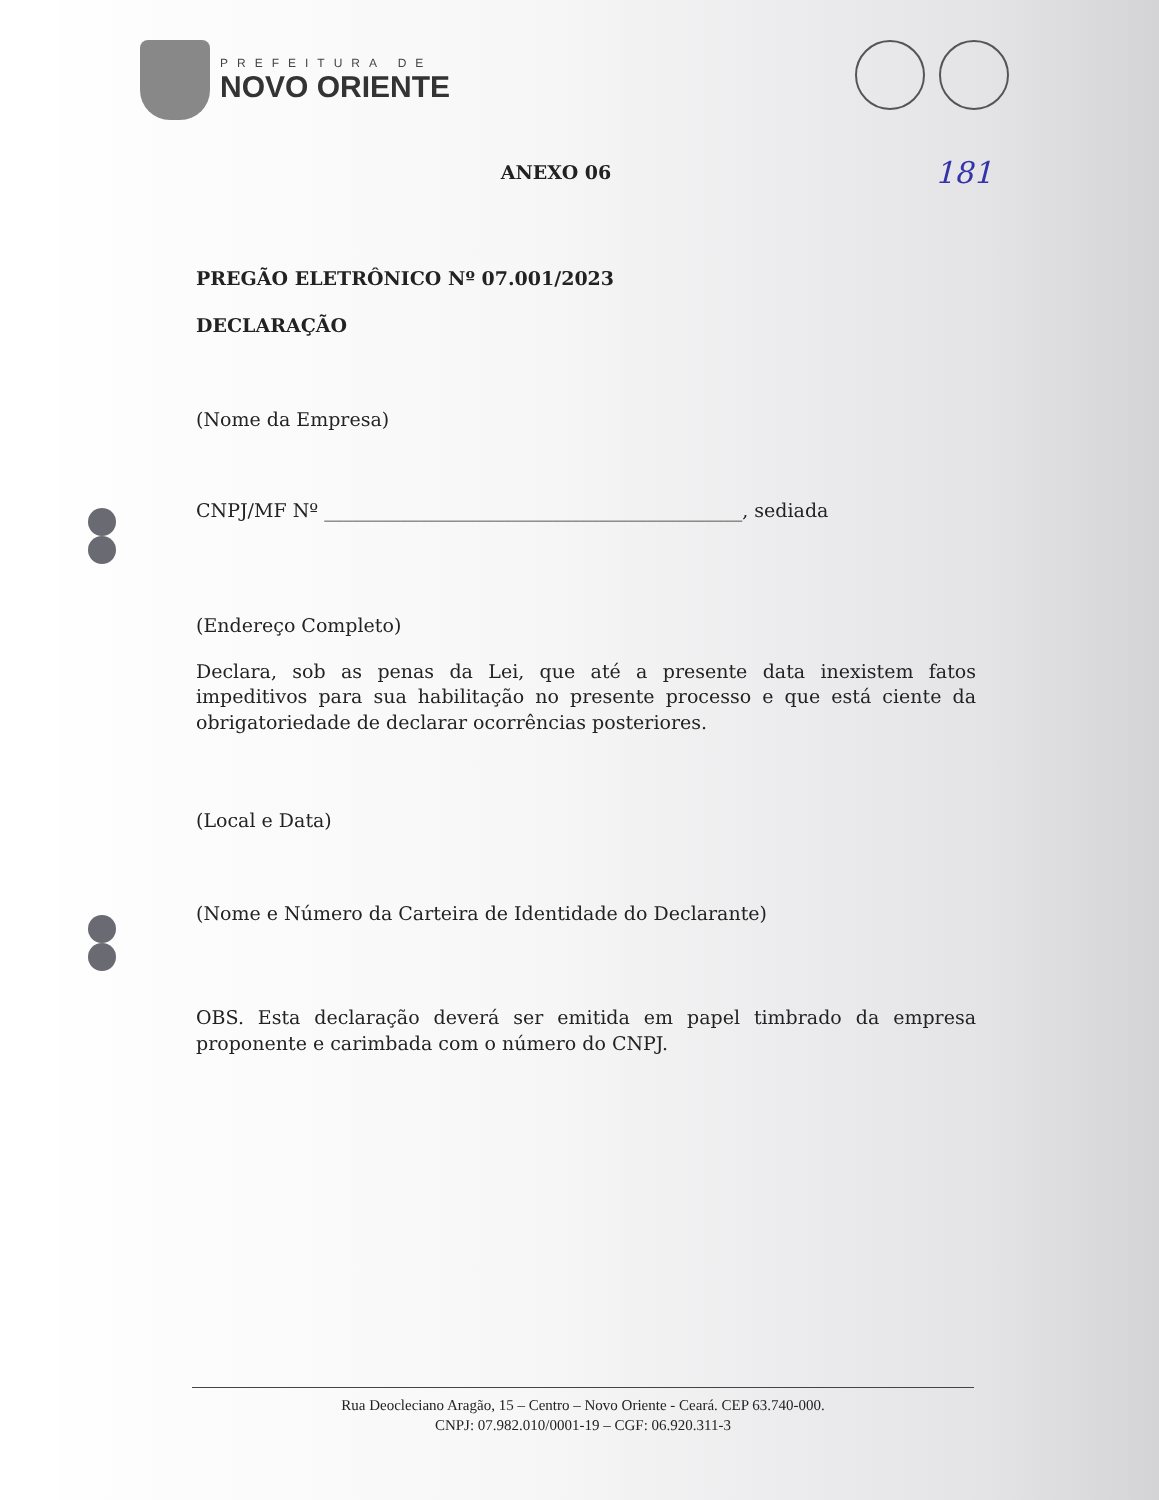PREFEITURA DE
NOVO ORIENTE
181
ANEXO 06
PREGÃO ELETRÔNICO Nº 07.001/2023
DECLARAÇÃO
(Nome da Empresa)
CNPJ/MF Nº ____________________________________________, sediada
(Endereço Completo)
Declara, sob as penas da Lei, que até a presente data inexistem fatos impeditivos para sua habilitação no presente processo e que está ciente da obrigatoriedade de declarar ocorrências posteriores.
(Local e Data)
(Nome e Número da Carteira de Identidade do Declarante)
OBS. Esta declaração deverá ser emitida em papel timbrado da empresa proponente e carimbada com o número do CNPJ.
Rua Deocleciano Aragão, 15 – Centro – Novo Oriente - Ceará. CEP 63.740-000.
CNPJ: 07.982.010/0001-19 – CGF: 06.920.311-3